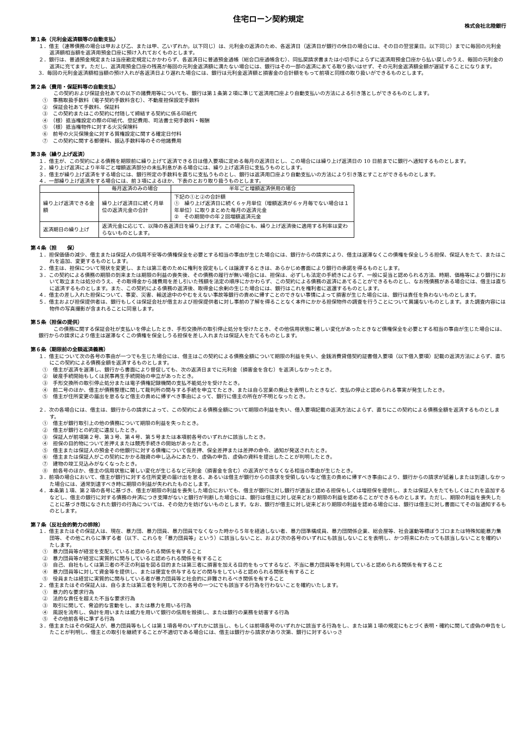住宅ローン契約規定
株式会社北陸銀行
第１条（元利金返済額等の自動支払）
１．借主（連帯債務の場合は甲および乙、または甲、乙いずれか。以下同じ）は、元利金の返済のため、各返済日（返済日が銀行の休日の場合には、その日の翌営業日。以下同じ）までに毎回の元利金返済額相当額を返済用預金口座に預け入れておくものとします。
２．銀行は、普通預金規定または当座勘定規定にかかわらず、各返済日に普通預金通帳（総合口座通帳含む）、同払戻請求書または小切手によらずに返済用預金口座から払い戻しのうえ、毎回の元利金の返済に充てます。ただし、返済用預金口座の残高が毎回の元利金返済額に満たない場合には、銀行はその一部の返済にあてる取り扱いはせず、その元利金返済額全額が遅延することになります。
3．毎回の元利金返済額相当額の預け入れが各返済日より遅れた場合には、銀行は元利金返済額と損害金の合計額をもって前項と同様の取り扱いができるものとします。
第２条（費用・保証料等の自動支払）
この契約および保証会社あての以下の諸費用等についても、銀行は第１条第２項に準じて返済用口座より自動支払いの方法による引き落としができるものとします。
①　事務取扱手数料（電子契約手数料含む）、不動産担保設定手数料
②　保証会社あて手数料、保証料
③　この契約またはこの契約に付随して締結する契約に係る印紙代
④　（根）抵当権設定の際の印紙代、登記費用、司法書士宛手数料・報酬
⑤　（根）抵当権物件に対する火災保険料
⑥　前号の火災保険金に対する質権設定に関する確定日付料
⑦　この契約に関する郵便料、振込手数料等のその他諸費用
第３条（繰り上げ返済）
１．借主が、この契約による債務を期限前に繰り上げて返済できる日は借入要項に定める毎月の返済日とし、この場合には繰り上げ返済日の 10 日前までに銀行へ通知するものとします。
２．繰り上げ返済により半年ごと増額返済部分の未払利息がある場合には、繰り上げ返済日に支払うものとします。
３．借主が繰り上げ返済をする場合には、銀行所定の手数料を直ちに支払うものとし、銀行は返済用口座より自動支払いの方法により引き落とすことができるものとします。
４．一部繰り上げ返済をする場合には、前３項によるほか、下表のとおり取り扱うものとします。
| | 毎月返済のみの場合 | 半年ごと増額返済併用の場合 |
| --- | --- | --- |
| 繰り上げ返済できる金額 | 繰り上げ返済日に続く月単位の返済元金の合計 | 下記の①と②の合計額 ① 繰り上げ返済日に続く６ヶ月単位（増額返済が６ヶ月毎でない場合は１年単位）に取りまとめた毎月の返済元金 ② その期間中の年２回増額返済元金 |
| 返済期日の繰り上げ | 返済元金に応じて、以降の各返済日を繰り上げます。この場合にも、繰り上げ返済後に適用する利率は変わらないものとします。 | |
第４条（担　　保）
１．担保価値の減少、借主または保証人の信用不安等の債権保全を必要とする相当の事由が生じた場合には、銀行からの請求により、借主は遅滞なくこの債権を保全しうる担保、保証人をたて、またはこれを追加、変更するものとします。
２．借主は、担保について現状を変更し、または第三者のために権利を設定もしくは譲渡するときは、あらかじめ書面により銀行の承諾を得るものとします。
３．この契約による債務の期限の到来または期限の利益の喪失後、その債務の履行が無い場合には、担保は、必ずしも法定の手続きによらず、一般に妥当と認められる方法、時期、価格等により銀行において取立または処分のうえ、その取得金から諸費用を差し引いた残額を法定の順序にかかわらず、この契約による債務の返済にあてることができるものとし、なお残債務がある場合には、借主は直ちに返済するものとします。また、この契約による債務の返済後、取得金に余剰の生じた場合には、銀行はこれを権利者に返還するものとします。
４．借主の差し入れた担保について、事変、災害、輸送途中のやむをえない事故等銀行の責めに帰すことのできない事情によって損害が生じた場合には、銀行は責任を負わないものとします。
５．借主および担保提供者は、銀行もしくは保証会社が借主および担保提供者に対し事前の了解を得ることなく本件にかかる担保物件の調査を行うことについて異議ないものとします。また調査内容には物件の写真撮影が含まれることに同意します。
第５条（担保の提供）
この債務に関する保証会社が支払いを停止したとき、手形交換所の取引停止処分を受けたとき、その他信用状態に著しい変化があったときなど債権保全を必要とする相当の事由が生じた場合には、銀行からの請求により借主は遅滞なくこの債権を保全しうる担保を差し入れまたは保証人をたてるものとします。
第６条（期限前の全額返済義務）
１．借主について次の各号の事由が一つでも生じた場合には、借主はこの契約による債務全額について期限の利益を失い、金銭消費貸借契約証書借入要項（以下借入要項）記載の返済方法によらず、直ちにこの契約による債務全額を返済するものとします。
①　借主が返済を遅滞し、銀行から書面により督促しても、次の返済日までに元利金（損害金を含む）を返済しなかったとき。
②　破産手続開始もしくは民事再生手続開始の申立があったとき。
③　手形交換所の取引停止処分または電子債権記録機関の支払不能処分を受けたとき。
④　前二号のほか、借主が債務整理に関して裁判所の関与する手続を申立てたとき、または自ら営業の廃止を表明したときなど、支払の停止と認められる事実が発生したとき。
⑤　借主が住所変更の届出を怠るなど借主の責めに帰すべき事由によって、銀行に借主の所在が不明となったとき。
２．次の各場合には、借主は、銀行からの請求によって、この契約による債務全額について期限の利益を失い、借入要項記載の返済方法によらず、直ちにこの契約による債務全額を返済するものとします。
①　借主が銀行取引上の他の債務について期限の利益を失ったとき。
②　借主が銀行との約定に違反したとき。
③　保証人が前項第２号、第３号、第４号、第５号または本項前各号のいずれかに該当したとき。
④　担保の目的物について差押えまたは競売手続きの開始があったとき。
⑤　借主または保証人の預金その他銀行に対する債権について仮差押、保全差押または差押の命令、通知が発送されたとき。
⑥　借主または保証人がこの契約にかかる融資の申し込みにあたり、虚偽の申告、虚偽の資料を提出したことが判明したとき。
⑦　建物の竣工見込みがなくなったとき。
⑧　前各号のほか、借主の信用状態に著しい変化が生じるなど元利金（損害金を含む）の返済ができなくなる相当の事由が生じたとき。
３．前項の場合において、借主が銀行に対する住所変更の届け出を怠る、あるいは借主が銀行からの請求を受領しないなど借主の責めに帰すべき事由により、銀行からの請求が延着しまたは到達しなかった場合には、通常到達すべき時に期限の利益が失われたものとします。
４．本条第１項、第２項の各号に基づき、借主が期限の利益を喪失した場合においても、借主が銀行に対し銀行が適当と認める担保もしくは増担保を提供し、または保証人をたてもしくはこれを追加するなどし、借主の銀行に対する債務の弁済につき支障がないと銀行が判断した場合には、銀行は借主に対し従来どおり期限の利益を認めることができるものとします。ただし、期限の利益を喪失したことに基づき既になされた銀行の行為については、その効力を妨げないものとします。なお、銀行が借主に対し従来どおり期限の利益を認める場合には、銀行は借主に対し書面にてその旨通知するものとします。
第７条（反社会的勢力の排除）
１．借主またはその保証人は、現在、暴力団、暴力団員、暴力団員でなくなった時から５年を経過しない者、暴力団準構成員、暴力団関係企業、総会屋等、社会運動等標ぼうゴロまたは特殊知能暴力集団等、その他これらに準ずる者（以下、これらを「暴力団員等」という）に該当しないこと、および次の各号のいずれにも該当しないことを表明し、かつ将来にわたっても該当しないことを確約いたします。
①　暴力団員等が経営を支配していると認められる関係を有すること
②　暴力団員等が経営に実質的に関与していると認められる関係を有すること
③　自己、自社もしくは第三者の不正の利益を図る目的または第三者に損害を加える目的をもってするなど、不当に暴力団員等を利用していると認められる関係を有すること
④　暴力団員等に対して資金等を提供し、または便宜を供与するなどの関与をしていると認められる関係を有すること
⑤　役員または経営に実質的に関与している者が暴力団員等と社会的に非難されるべき関係を有すること
２．借主またはその保証人は、自らまたは第三者を利用して次の各号の一つにでも該当する行為を行わないことを確約いたします。
①　暴力的な要求行為
②　法的な責任を超えた不当な要求行為
③　取引に関して、脅迫的な言動をし、または暴力を用いる行為
④　風説を流布し、偽計を用いまたは威力を用いて銀行の信用を毀損し、または銀行の業務を妨害する行為
⑤　その他前各号に準ずる行為
３．借主またはその保証人が、暴力団員等もしくは第１項各号のいずれかに該当し、もしくは前項各号のいずれかに該当する行為をし、または第１項の規定にもとづく表明・確約に関して虚偽の申告をしたことが判明し、借主との取引を継続することが不適切である場合には、借主は銀行から請求があり次第、銀行に対するいっさ